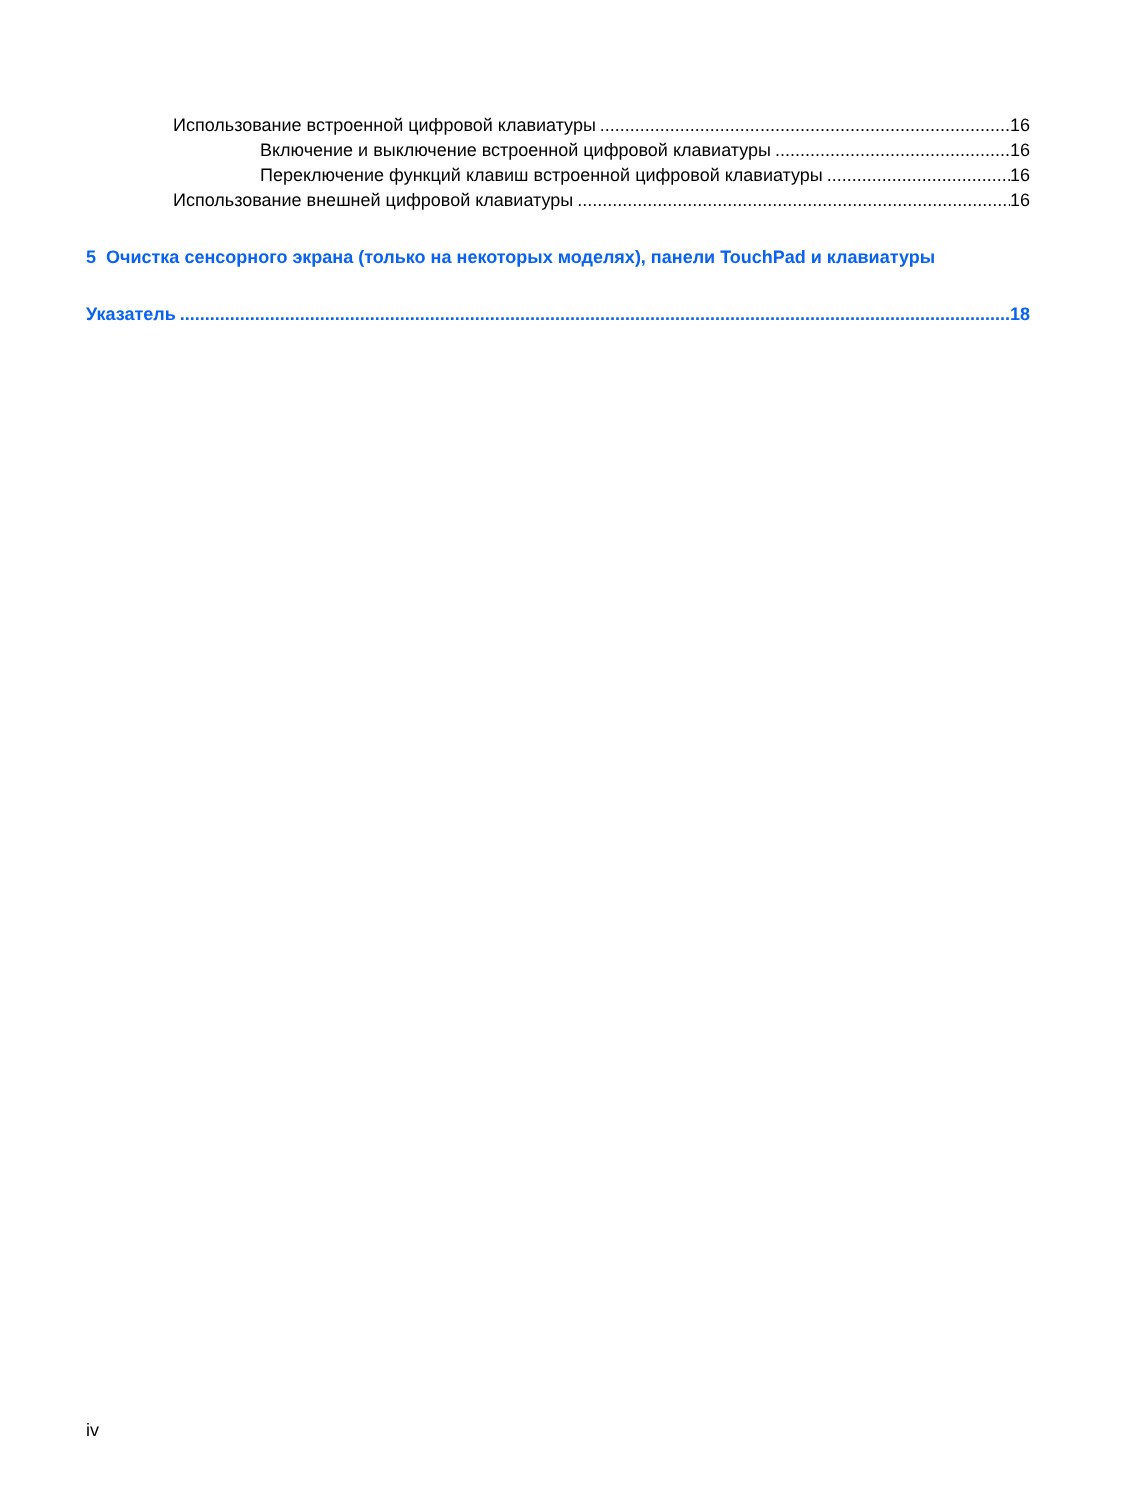Использование встроенной цифровой клавиатуры 16
Включение и выключение встроенной цифровой клавиатуры 16
Переключение функций клавиш встроенной цифровой клавиатуры 16
Использование внешней цифровой клавиатуры 16
5 Очистка сенсорного экрана (только на некоторых моделях), панели TouchPad и клавиатуры
Указатель 18
iv